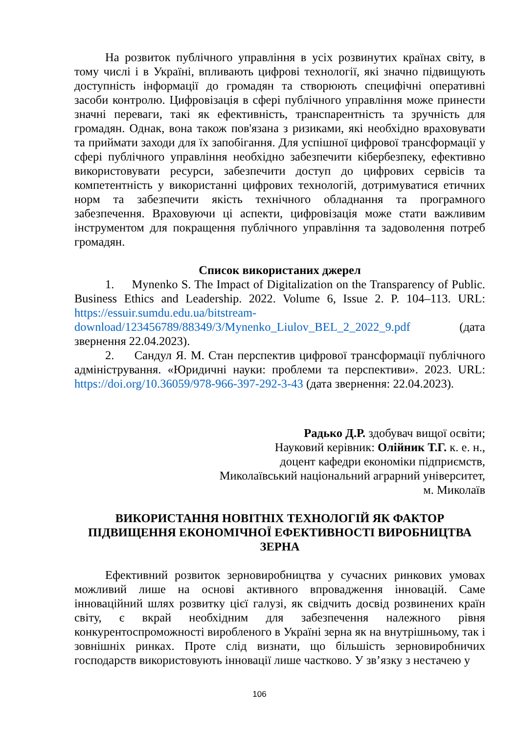На розвиток публічного управління в усіх розвинутих країнах світу, в тому числі і в Україні, впливають цифрові технології, які значно підвищують доступність інформації до громадян та створюють специфічні оперативні засоби контролю. Цифровізація в сфері публічного управління може принести значні переваги, такі як ефективність, транспарентність та зручність для громадян. Однак, вона також пов'язана з ризиками, які необхідно враховувати та приймати заходи для їх запобігання. Для успішної цифрової трансформації у сфері публічного управління необхідно забезпечити кібербезпеку, ефективно використовувати ресурси, забезпечити доступ до цифрових сервісів та компетентність у використанні цифрових технологій, дотримуватися етичних норм та забезпечити якість технічного обладнання та програмного забезпечення. Враховуючи ці аспекти, цифровізація може стати важливим інструментом для покращення публічного управління та задоволення потреб громадян.
Список використаних джерел
1. Mynenko S. The Impact of Digitalization on the Transparency of Public. Business Ethics and Leadership. 2022. Volume 6, Issue 2. P. 104–113. URL: https://essuir.sumdu.edu.ua/bitstream-download/123456789/88349/3/Mynenko_Liulov_BEL_2_2022_9.pdf (дата звернення 22.04.2023).
2. Сандул Я. М. Стан перспектив цифрової трансформації публічного адміністрування. «Юридичні науки: проблеми та перспективи». 2023. URL: https://doi.org/10.36059/978-966-397-292-3-43 (дата звернення: 22.04.2023).
Радько Д.Р. здобувач вищої освіти;
Науковий керівник: Олійник Т.Г. к. е. н.,
доцент кафедри економіки підприємств,
Миколаївський національний аграрний університет,
м. Миколаїв
ВИКОРИСТАННЯ НОВІТНІХ ТЕХНОЛОГІЙ ЯК ФАКТОР ПІДВИЩЕННЯ ЕКОНОМІЧНОЇ ЕФЕКТИВНОСТІ ВИРОБНИЦТВА ЗЕРНА
Ефективний розвиток зерновиробництва у сучасних ринкових умовах можливий лише на основі активного впровадження інновацій. Саме інноваційний шлях розвитку цієї галузі, як свідчить досвід розвинених країн світу, є вкрай необхідним для забезпечення належного рівня конкурентоспроможності виробленого в Україні зерна як на внутрішньому, так і зовнішніх ринках. Проте слід визнати, що більшість зерновиробничих господарств використовують інновації лише частково. У зв’язку з нестачею у
106